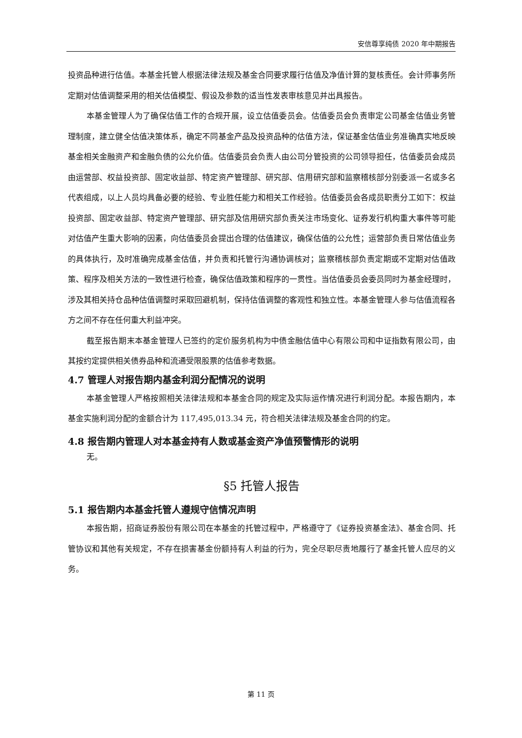安信尊享纯债 2020 年中期报告
投资品种进行估值。本基金托管人根据法律法规及基金合同要求履行估值及净值计算的复核责任。会计师事务所定期对估值调整采用的相关估值模型、假设及参数的适当性发表审核意见并出具报告。
本基金管理人为了确保估值工作的合规开展，设立估值委员会。估值委员会负责审定公司基金估值业务管理制度，建立健全估值决策体系，确定不同基金产品及投资品种的估值方法，保证基金估值业务准确真实地反映基金相关金融资产和金融负债的公允价值。估值委员会负责人由公司分管投资的公司领导担任，估值委员会成员由运营部、权益投资部、固定收益部、特定资产管理部、研究部、信用研究部和监察稽核部分别委派一名或多名代表组成，以上人员均具备必要的经验、专业胜任能力和相关工作经验。估值委员会各成员职责分工如下：权益投资部、固定收益部、特定资产管理部、研究部及信用研究部负责关注市场变化、证券发行机构重大事件等可能对估值产生重大影响的因素，向估值委员会提出合理的估值建议，确保估值的公允性；运营部负责日常估值业务的具体执行，及时准确完成基金估值，并负责和托管行沟通协调核对；监察稽核部负责定期或不定期对估值政策、程序及相关方法的一致性进行检查，确保估值政策和程序的一贯性。当估值委员会委员同时为基金经理时，涉及其相关持仓品种估值调整时采取回避机制，保持估值调整的客观性和独立性。本基金管理人参与估值流程各方之间不存在任何重大利益冲突。
截至报告期末本基金管理人已签约的定价服务机构为中债金融估值中心有限公司和中证指数有限公司，由其按约定提供相关债券品种和流通受限股票的估值参考数据。
4.7 管理人对报告期内基金利润分配情况的说明
本基金管理人严格按照相关法律法规和本基金合同的规定及实际运作情况进行利润分配。本报告期内，本基金实施利润分配的金额合计为 117,495,013.34 元，符合相关法律法规及基金合同的约定。
4.8 报告期内管理人对本基金持有人数或基金资产净值预警情形的说明
无。
§5 托管人报告
5.1 报告期内本基金托管人遵规守信情况声明
本报告期，招商证券股份有限公司在本基金的托管过程中，严格遵守了《证券投资基金法》、基金合同、托管协议和其他有关规定，不存在损害基金份额持有人利益的行为，完全尽职尽责地履行了基金托管人应尽的义务。
第 11 页